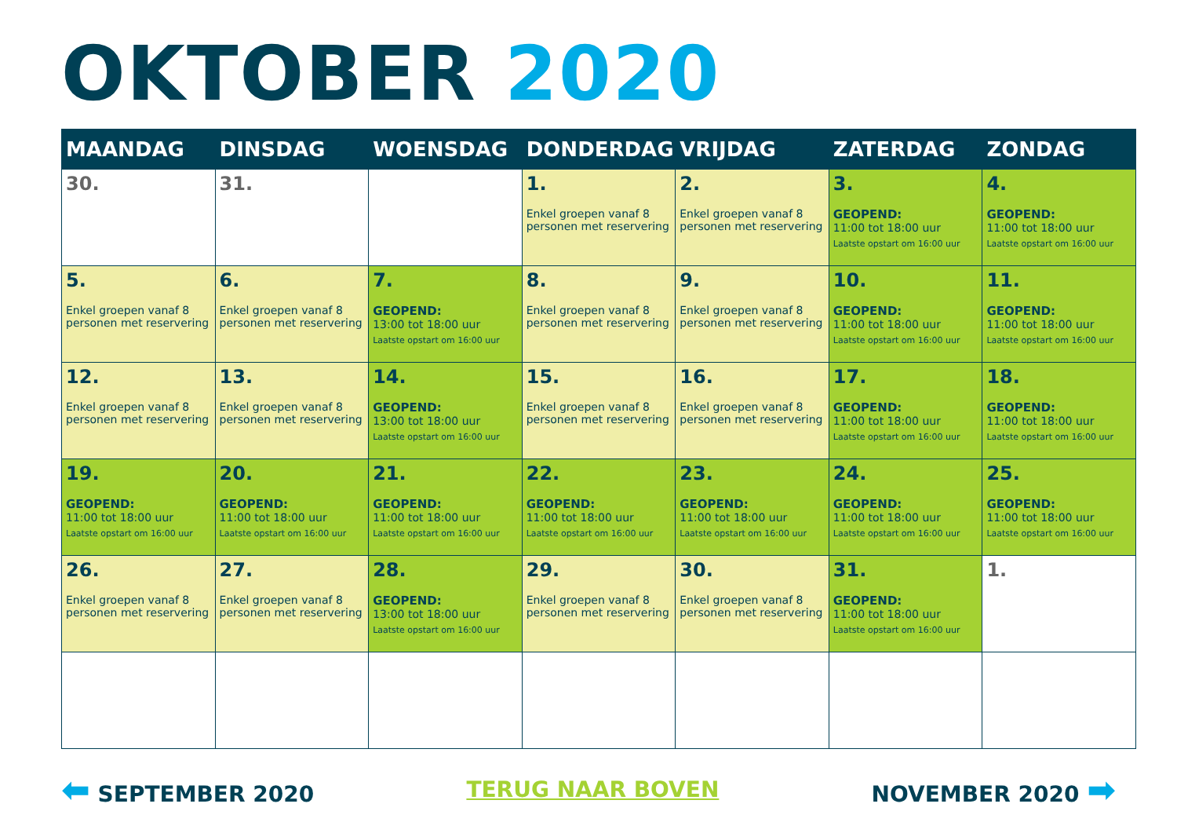OKTOBER 2020
| MAANDAG | DINSDAG | WOENSDAG | DONDERDAG | VRIJDAG | ZATERDAG | ZONDAG |
| --- | --- | --- | --- | --- | --- | --- |
| 30. | 31. | | 1. Enkel groepen vanaf 8 personen met reservering | 2. Enkel groepen vanaf 8 personen met reservering | 3. GEOPEND: 11:00 tot 18:00 uur Laatste opstart om 16:00 uur | 4. GEOPEND: 11:00 tot 18:00 uur Laatste opstart om 16:00 uur |
| 5. Enkel groepen vanaf 8 personen met reservering | 6. Enkel groepen vanaf 8 personen met reservering | 7. GEOPEND: 13:00 tot 18:00 uur Laatste opstart om 16:00 uur | 8. Enkel groepen vanaf 8 personen met reservering | 9. Enkel groepen vanaf 8 personen met reservering | 10. GEOPEND: 11:00 tot 18:00 uur Laatste opstart om 16:00 uur | 11. GEOPEND: 11:00 tot 18:00 uur Laatste opstart om 16:00 uur |
| 12. Enkel groepen vanaf 8 personen met reservering | 13. Enkel groepen vanaf 8 personen met reservering | 14. GEOPEND: 13:00 tot 18:00 uur Laatste opstart om 16:00 uur | 15. Enkel groepen vanaf 8 personen met reservering | 16. Enkel groepen vanaf 8 personen met reservering | 17. GEOPEND: 11:00 tot 18:00 uur Laatste opstart om 16:00 uur | 18. GEOPEND: 11:00 tot 18:00 uur Laatste opstart om 16:00 uur |
| 19. GEOPEND: 11:00 tot 18:00 uur Laatste opstart om 16:00 uur | 20. GEOPEND: 11:00 tot 18:00 uur Laatste opstart om 16:00 uur | 21. GEOPEND: 11:00 tot 18:00 uur Laatste opstart om 16:00 uur | 22. GEOPEND: 11:00 tot 18:00 uur Laatste opstart om 16:00 uur | 23. GEOPEND: 11:00 tot 18:00 uur Laatste opstart om 16:00 uur | 24. GEOPEND: 11:00 tot 18:00 uur Laatste opstart om 16:00 uur | 25. GEOPEND: 11:00 tot 18:00 uur Laatste opstart om 16:00 uur |
| 26. Enkel groepen vanaf 8 personen met reservering | 27. Enkel groepen vanaf 8 personen met reservering | 28. GEOPEND: 13:00 tot 18:00 uur Laatste opstart om 16:00 uur | 29. Enkel groepen vanaf 8 personen met reservering | 30. Enkel groepen vanaf 8 personen met reservering | 31. GEOPEND: 11:00 tot 18:00 uur Laatste opstart om 16:00 uur | 1. |
⬅ SEPTEMBER 2020 TERUG NAAR BOVEN NOVEMBER 2020 ➡